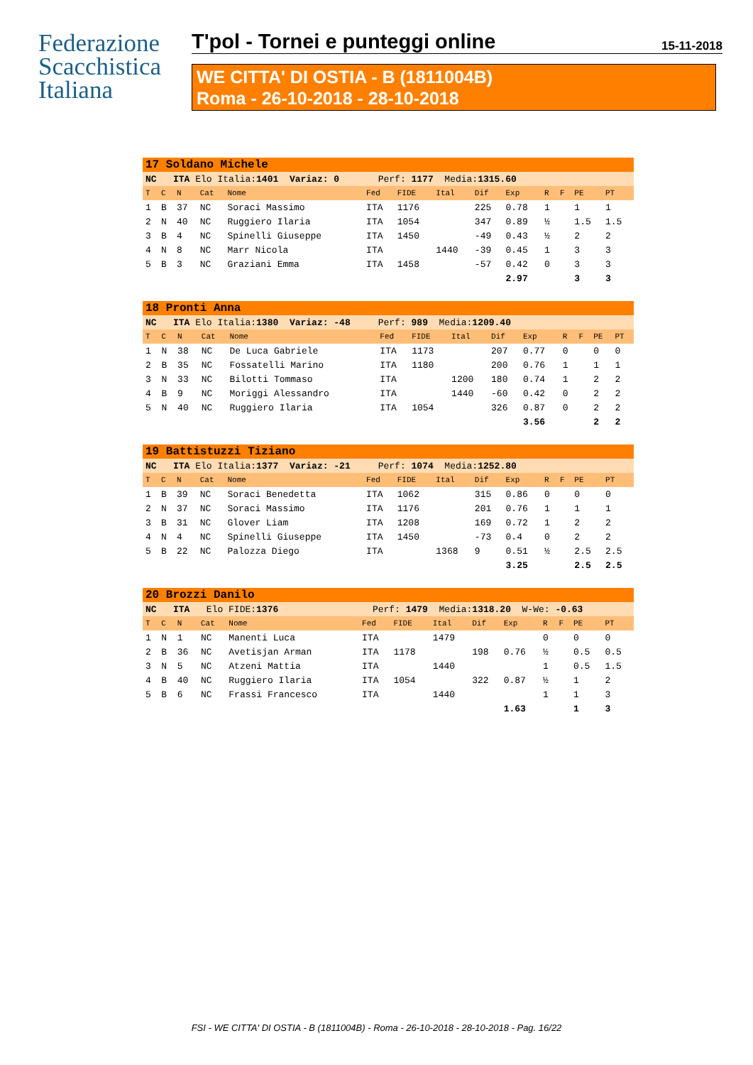Federazione
Scacchistica
Italiana
T'pol - Tornei e punteggi online 15-11-2018
WE CITTA' DI OSTIA - B (1811004B)
Roma - 26-10-2018 - 28-10-2018
| 17 Soldano Michele | | | | | | | | | | | | | |
| NC ITA Elo Italia: 1401 Variaz: 0 Perf: 1177 Media: 1315.60 | | | | | | | | | | | | | |
| T | C | N | Cat | Nome | Fed | FIDE | Ital | Dif | Exp | R | F | PE | PT |
| 1 | B | 37 | NC | Soraci Massimo | ITA | 1176 | | 225 | 0.78 | 1 | | 1 | 1 |
| 2 | N | 40 | NC | Ruggiero Ilaria | ITA | 1054 | | 347 | 0.89 | ½ | | 1.5 | 1.5 |
| 3 | B | 4 | NC | Spinelli Giuseppe | ITA | 1450 | | -49 | 0.43 | ½ | | 2 | 2 |
| 4 | N | 8 | NC | Marr Nicola | ITA | | 1440 | -39 | 0.45 | 1 | | 3 | 3 |
| 5 | B | 3 | NC | Graziani Emma | ITA | 1458 | | -57 | 0.42 | 0 | | 3 | 3 |
| | | | | | | | | | 2.97 | | | 3 | 3 |
| 18 Pronti Anna | | | | | | | | | | | | | |
| NC ITA Elo Italia: 1380 Variaz: -48 Perf: 989 Media: 1209.40 | | | | | | | | | | | | | |
| T | C | N | Cat | Nome | Fed | FIDE | Ital | Dif | Exp | R | F | PE | PT |
| 1 | N | 38 | NC | De Luca Gabriele | ITA | 1173 | | 207 | 0.77 | 0 | | 0 | 0 |
| 2 | B | 35 | NC | Fossatelli Marino | ITA | 1180 | | 200 | 0.76 | 1 | | 1 | 1 |
| 3 | N | 33 | NC | Bilotti Tommaso | ITA | | 1200 | 180 | 0.74 | 1 | | 2 | 2 |
| 4 | B | 9 | NC | Moriggi Alessandro | ITA | | 1440 | -60 | 0.42 | 0 | | 2 | 2 |
| 5 | N | 40 | NC | Ruggiero Ilaria | ITA | 1054 | | 326 | 0.87 | 0 | | 2 | 2 |
| | | | | | | | | | 3.56 | | | 2 | 2 |
| 19 Battistuzzi Tiziano | | | | | | | | | | | | | |
| NC ITA Elo Italia: 1377 Variaz: -21 Perf: 1074 Media: 1252.80 | | | | | | | | | | | | | |
| T | C | N | Cat | Nome | Fed | FIDE | Ital | Dif | Exp | R | F | PE | PT |
| 1 | B | 39 | NC | Soraci Benedetta | ITA | 1062 | | 315 | 0.86 | 0 | | 0 | 0 |
| 2 | N | 37 | NC | Soraci Massimo | ITA | 1176 | | 201 | 0.76 | 1 | | 1 | 1 |
| 3 | B | 31 | NC | Glover Liam | ITA | 1208 | | 169 | 0.72 | 1 | | 2 | 2 |
| 4 | N | 4 | NC | Spinelli Giuseppe | ITA | 1450 | | -73 | 0.4 | 0 | | 2 | 2 |
| 5 | B | 22 | NC | Palozza Diego | ITA | | 1368 | 9 | 0.51 | ½ | | 2.5 | 2.5 |
| | | | | | | | | | 3.25 | | | 2.5 | 2.5 |
| 20 Brozzi Danilo | | | | | | | | | | | | | |
| NC ITA Elo FIDE: 1376 Perf: 1479 Media: 1318.20 W-We: -0.63 | | | | | | | | | | | | | |
| T | C | N | Cat | Nome | Fed | FIDE | Ital | Dif | Exp | R | F | PE | PT |
| 1 | N | 1 | NC | Manenti Luca | ITA | | 1479 | | | 0 | | 0 | 0 |
| 2 | B | 36 | NC | Avetisjan Arman | ITA | 1178 | | 198 | 0.76 | ½ | | 0.5 | 0.5 |
| 3 | N | 5 | NC | Atzeni Mattia | ITA | | 1440 | | | 1 | | 0.5 | 1.5 |
| 4 | B | 40 | NC | Ruggiero Ilaria | ITA | 1054 | | 322 | 0.87 | ½ | | 1 | 2 |
| 5 | B | 6 | NC | Frassi Francesco | ITA | | 1440 | | | 1 | | 1 | 3 |
| | | | | | | | | | 1.63 | | | 1 | 3 |
FSI - WE CITTA' DI OSTIA - B (1811004B) - Roma - 26-10-2018 - 28-10-2018 - Pag. 16/22